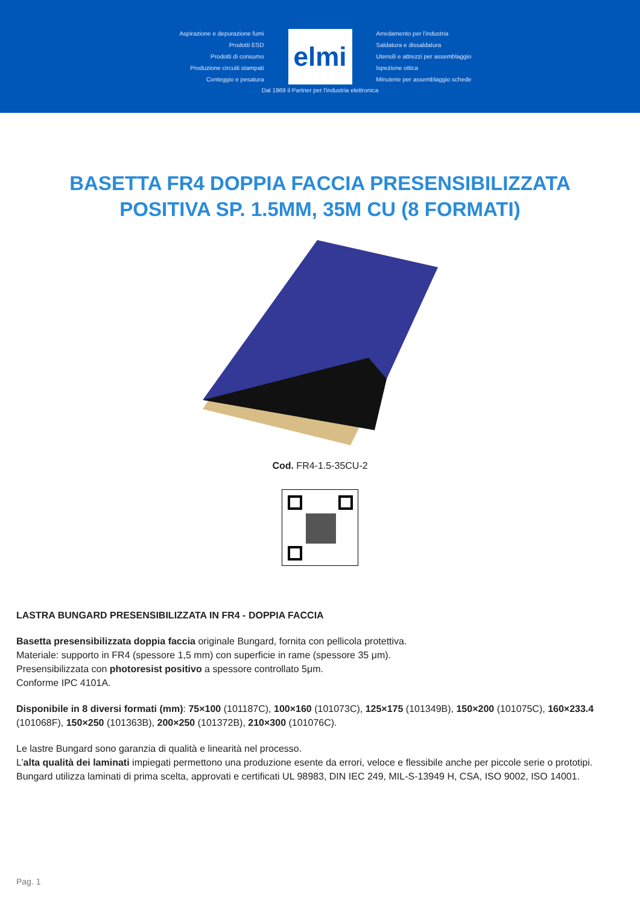Aspirazione e depurazione fumi
Prodotti ESD
Prodotti di consumo
Produzione circuiti stampati
Conteggio e pesatura
elmi
Arredamento per l'industria
Saldatura e dissaldatura
Utensili e attrezzi per assemblaggio
Ispezione ottica
Minuterie per assemblaggio schede
Dal 1969 il Partner per l'industria elettronica
BASETTA FR4 DOPPIA FACCIA PRESENSIBILIZZATA POSITIVA SP. 1.5MM, 35M CU (8 FORMATI)
Cod. FR4-1.5-35CU-2
LASTRA BUNGARD PRESENSIBILIZZATA IN FR4 - DOPPIA FACCIA
Basetta presensibilizzata doppia faccia originale Bungard, fornita con pellicola protettiva.
Materiale: supporto in FR4 (spessore 1,5 mm) con superficie in rame (spessore 35 μm).
Presensibilizzata con photoresist positivo a spessore controllato 5μm.
Conforme IPC 4101A.
Disponibile in 8 diversi formati (mm): 75×100 (101187C), 100×160 (101073C), 125×175 (101349B), 150×200 (101075C), 160×233.4 (101068F), 150×250 (101363B), 200×250 (101372B), 210×300 (101076C).
Le lastre Bungard sono garanzia di qualità e linearità nel processo.
L’alta qualità dei laminati impiegati permettono una produzione esente da errori, veloce e flessibile anche per piccole serie o prototipi.
Bungard utilizza laminati di prima scelta, approvati e certificati UL 98983, DIN IEC 249, MIL-S-13949 H, CSA, ISO 9002, ISO 14001.
Pag. 1